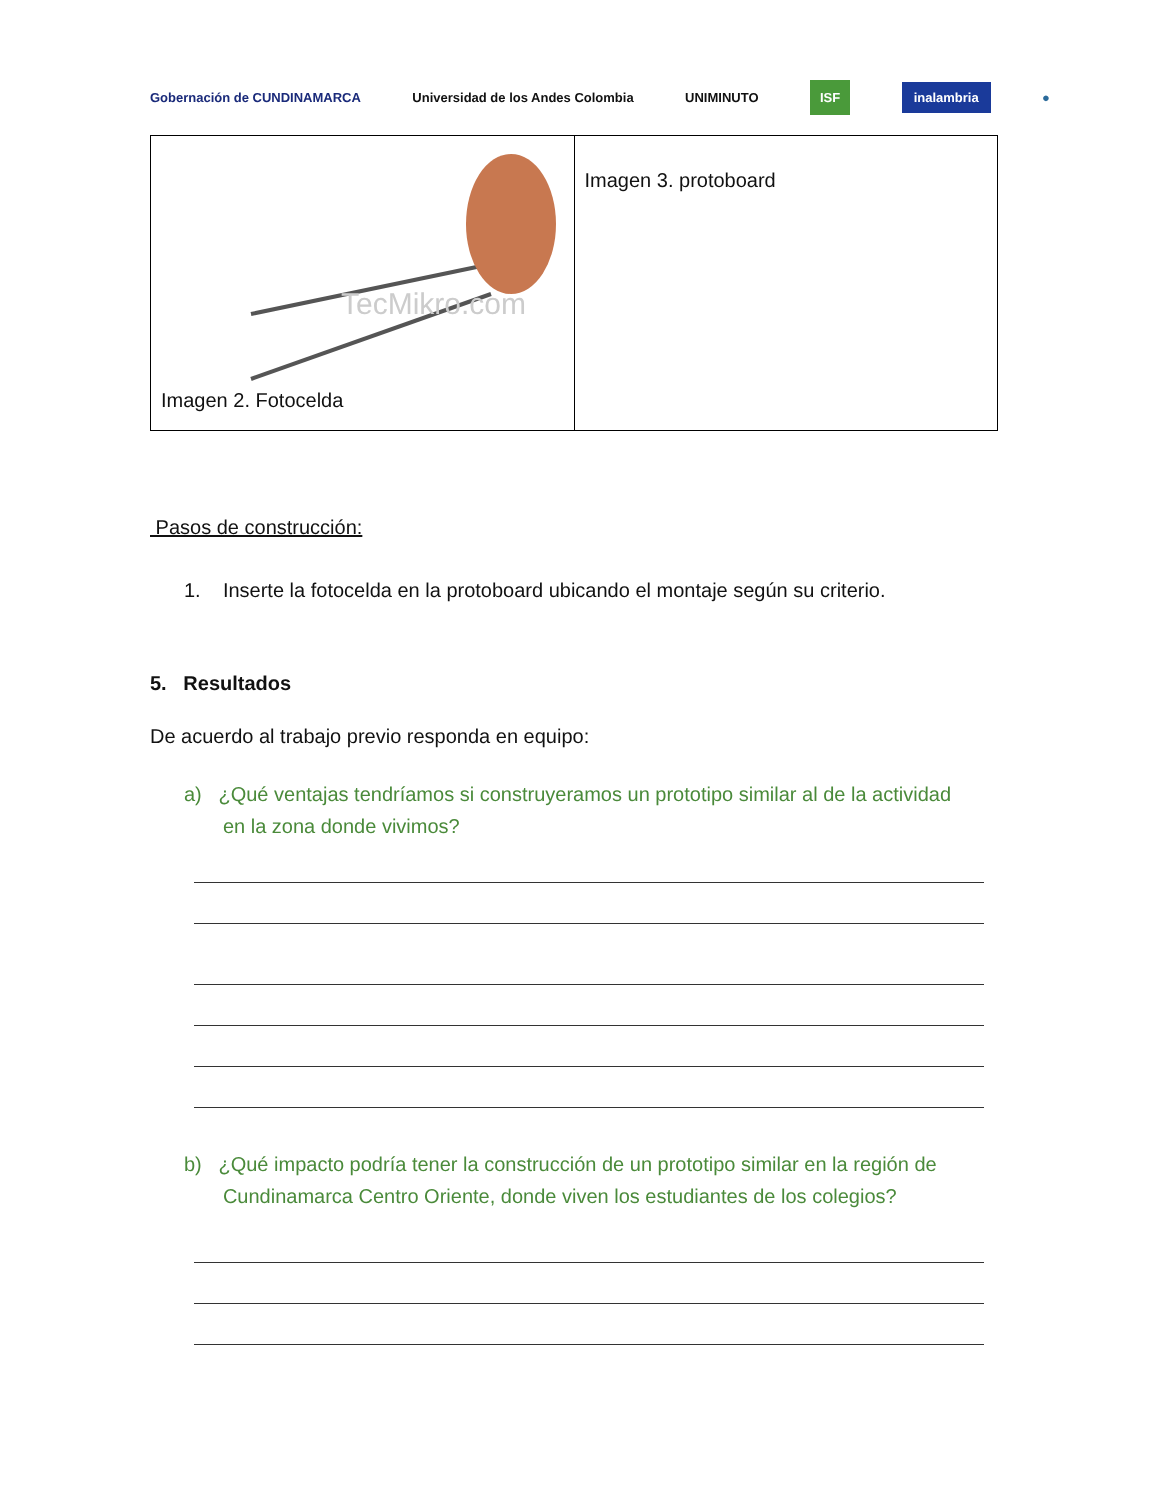Gobernación de CUNDINAMARCA Universidad de los Andes Colombia UNIMINUTO ISF inalambria ●
| TecMikro.com Imagen 2. Fotocelda | Imagen 3. protoboard |
Pasos de construcción:
1. Inserte la fotocelda en la protoboard ubicando el montaje según su criterio.
5. Resultados
De acuerdo al trabajo previo responda en equipo:
a) ¿Qué ventajas tendríamos si construyeramos un prototipo similar al de la actividad
en la zona donde vivimos?
b) ¿Qué impacto podría tener la construcción de un prototipo similar en la región de
Cundinamarca Centro Oriente, donde viven los estudiantes de los colegios?